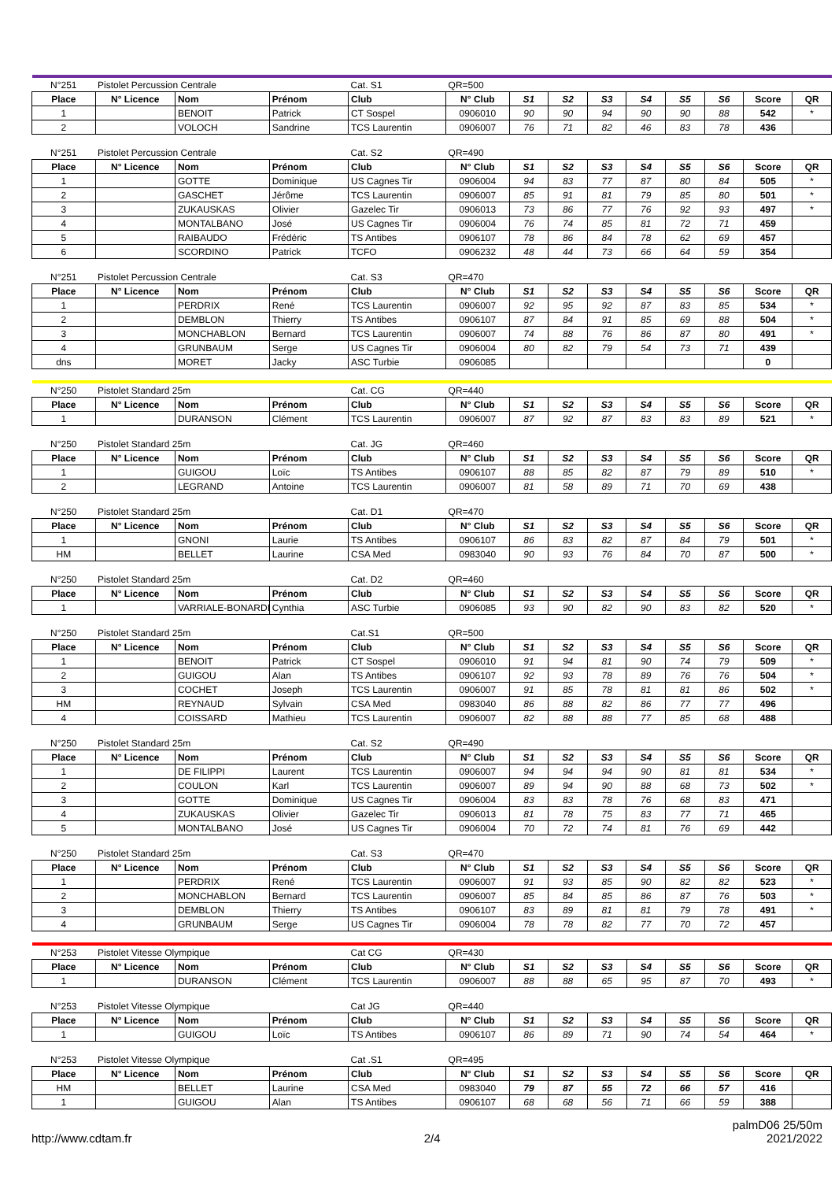| N°251 | Pistolet Percussion Centrale | | | Cat. S1 | QR=500 | | | | | | | | |
| Place | N° Licence | Nom | Prénom | Club | N° Club | S1 | S2 | S3 | S4 | S5 | S6 | Score | QR |
| 1 | | BENOIT | Patrick | CT Sospel | 0906010 | 90 | 90 | 94 | 90 | 90 | 88 | 542 | * |
| 2 | | VOLOCH | Sandrine | TCS Laurentin | 0906007 | 76 | 71 | 82 | 46 | 83 | 78 | 436 | |
| N°251 | Pistolet Percussion Centrale | | | Cat. S2 | QR=490 | | | | | | | | |
| Place | N° Licence | Nom | Prénom | Club | N° Club | S1 | S2 | S3 | S4 | S5 | S6 | Score | QR |
| 1 | | GOTTE | Dominique | US Cagnes Tir | 0906004 | 94 | 83 | 77 | 87 | 80 | 84 | 505 | * |
| 2 | | GASCHET | Jérôme | TCS Laurentin | 0906007 | 85 | 91 | 81 | 79 | 85 | 80 | 501 | * |
| 3 | | ZUKAUSKAS | Olivier | Gazelec Tir | 0906013 | 73 | 86 | 77 | 76 | 92 | 93 | 497 | * |
| 4 | | MONTALBANO | José | US Cagnes Tir | 0906004 | 76 | 74 | 85 | 81 | 72 | 71 | 459 | |
| 5 | | RAIBAUDO | Frédéric | TS Antibes | 0906107 | 78 | 86 | 84 | 78 | 62 | 69 | 457 | |
| 6 | | SCORDINO | Patrick | TCFO | 0906232 | 48 | 44 | 73 | 66 | 64 | 59 | 354 | |
| N°251 | Pistolet Percussion Centrale | | | Cat. S3 | QR=470 | | | | | | | | |
| Place | N° Licence | Nom | Prénom | Club | N° Club | S1 | S2 | S3 | S4 | S5 | S6 | Score | QR |
| 1 | | PERDRIX | René | TCS Laurentin | 0906007 | 92 | 95 | 92 | 87 | 83 | 85 | 534 | * |
| 2 | | DEMBLON | Thierry | TS Antibes | 0906107 | 87 | 84 | 91 | 85 | 69 | 88 | 504 | * |
| 3 | | MONCHABLON | Bernard | TCS Laurentin | 0906007 | 74 | 88 | 76 | 86 | 87 | 80 | 491 | * |
| 4 | | GRUNBAUM | Serge | US Cagnes Tir | 0906004 | 80 | 82 | 79 | 54 | 73 | 71 | 439 | |
| dns | | MORET | Jacky | ASC Turbie | 0906085 | | | | | | | 0 | |
| N°250 | Pistolet Standard 25m | | | Cat. CG | QR=440 | | | | | | | | |
| Place | N° Licence | Nom | Prénom | Club | N° Club | S1 | S2 | S3 | S4 | S5 | S6 | Score | QR |
| 1 | | DURANSON | Clément | TCS Laurentin | 0906007 | 87 | 92 | 87 | 83 | 83 | 89 | 521 | * |
| N°250 | Pistolet Standard 25m | | | Cat. JG | QR=460 | | | | | | | | |
| Place | N° Licence | Nom | Prénom | Club | N° Club | S1 | S2 | S3 | S4 | S5 | S6 | Score | QR |
| 1 | | GUIGOU | Loïc | TS Antibes | 0906107 | 88 | 85 | 82 | 87 | 79 | 89 | 510 | * |
| 2 | | LEGRAND | Antoine | TCS Laurentin | 0906007 | 81 | 58 | 89 | 71 | 70 | 69 | 438 | |
| N°250 | Pistolet Standard 25m | | | Cat. D1 | QR=470 | | | | | | | | |
| Place | N° Licence | Nom | Prénom | Club | N° Club | S1 | S2 | S3 | S4 | S5 | S6 | Score | QR |
| 1 | | GNONI | Laurie | TS Antibes | 0906107 | 86 | 83 | 82 | 87 | 84 | 79 | 501 | * |
| HM | | BELLET | Laurine | CSA Med | 0983040 | 90 | 93 | 76 | 84 | 70 | 87 | 500 | * |
| N°250 | Pistolet Standard 25m | | | Cat. D2 | QR=460 | | | | | | | | |
| Place | N° Licence | Nom | Prénom | Club | N° Club | S1 | S2 | S3 | S4 | S5 | S6 | Score | QR |
| 1 | | VARRIALE-BONARDI | Cynthia | ASC Turbie | 0906085 | 93 | 90 | 82 | 90 | 83 | 82 | 520 | * |
| N°250 | Pistolet Standard 25m | | | Cat.S1 | QR=500 | | | | | | | | |
| Place | N° Licence | Nom | Prénom | Club | N° Club | S1 | S2 | S3 | S4 | S5 | S6 | Score | QR |
| 1 | | BENOIT | Patrick | CT Sospel | 0906010 | 91 | 94 | 81 | 90 | 74 | 79 | 509 | * |
| 2 | | GUIGOU | Alan | TS Antibes | 0906107 | 92 | 93 | 78 | 89 | 76 | 76 | 504 | * |
| 3 | | COCHET | Joseph | TCS Laurentin | 0906007 | 91 | 85 | 78 | 81 | 81 | 86 | 502 | * |
| HM | | REYNAUD | Sylvain | CSA Med | 0983040 | 86 | 88 | 82 | 86 | 77 | 77 | 496 | |
| 4 | | COISSARD | Mathieu | TCS Laurentin | 0906007 | 82 | 88 | 88 | 77 | 85 | 68 | 488 | |
| N°250 | Pistolet Standard 25m | | | Cat. S2 | QR=490 | | | | | | | | |
| Place | N° Licence | Nom | Prénom | Club | N° Club | S1 | S2 | S3 | S4 | S5 | S6 | Score | QR |
| 1 | | DE FILIPPI | Laurent | TCS Laurentin | 0906007 | 94 | 94 | 94 | 90 | 81 | 81 | 534 | * |
| 2 | | COULON | Karl | TCS Laurentin | 0906007 | 89 | 94 | 90 | 88 | 68 | 73 | 502 | * |
| 3 | | GOTTE | Dominique | US Cagnes Tir | 0906004 | 83 | 83 | 78 | 76 | 68 | 83 | 471 | |
| 4 | | ZUKAUSKAS | Olivier | Gazelec Tir | 0906013 | 81 | 78 | 75 | 83 | 77 | 71 | 465 | |
| 5 | | MONTALBANO | José | US Cagnes Tir | 0906004 | 70 | 72 | 74 | 81 | 76 | 69 | 442 | |
| N°250 | Pistolet Standard 25m | | | Cat. S3 | QR=470 | | | | | | | | |
| Place | N° Licence | Nom | Prénom | Club | N° Club | S1 | S2 | S3 | S4 | S5 | S6 | Score | QR |
| 1 | | PERDRIX | René | TCS Laurentin | 0906007 | 91 | 93 | 85 | 90 | 82 | 82 | 523 | * |
| 2 | | MONCHABLON | Bernard | TCS Laurentin | 0906007 | 85 | 84 | 85 | 86 | 87 | 76 | 503 | * |
| 3 | | DEMBLON | Thierry | TS Antibes | 0906107 | 83 | 89 | 81 | 81 | 79 | 78 | 491 | * |
| 4 | | GRUNBAUM | Serge | US Cagnes Tir | 0906004 | 78 | 78 | 82 | 77 | 70 | 72 | 457 | |
| N°253 | Pistolet Vitesse Olympique | | | Cat CG | QR=430 | | | | | | | | |
| Place | N° Licence | Nom | Prénom | Club | N° Club | S1 | S2 | S3 | S4 | S5 | S6 | Score | QR |
| 1 | | DURANSON | Clément | TCS Laurentin | 0906007 | 88 | 88 | 65 | 95 | 87 | 70 | 493 | * |
| N°253 | Pistolet Vitesse Olympique | | | Cat JG | QR=440 | | | | | | | | |
| Place | N° Licence | Nom | Prénom | Club | N° Club | S1 | S2 | S3 | S4 | S5 | S6 | Score | QR |
| 1 | | GUIGOU | Loïc | TS Antibes | 0906107 | 86 | 89 | 71 | 90 | 74 | 54 | 464 | * |
| N°253 | Pistolet Vitesse Olympique | | | Cat .S1 | QR=495 | | | | | | | | |
| Place | N° Licence | Nom | Prénom | Club | N° Club | S1 | S2 | S3 | S4 | S5 | S6 | Score | QR |
| HM | | BELLET | Laurine | CSA Med | 0983040 | 79 | 87 | 55 | 72 | 66 | 57 | 416 | |
| 1 | | GUIGOU | Alan | TS Antibes | 0906107 | 68 | 68 | 56 | 71 | 66 | 59 | 388 | |
http://www.cdtam.fr
2/4
palmD06 25/50m
2021/2022